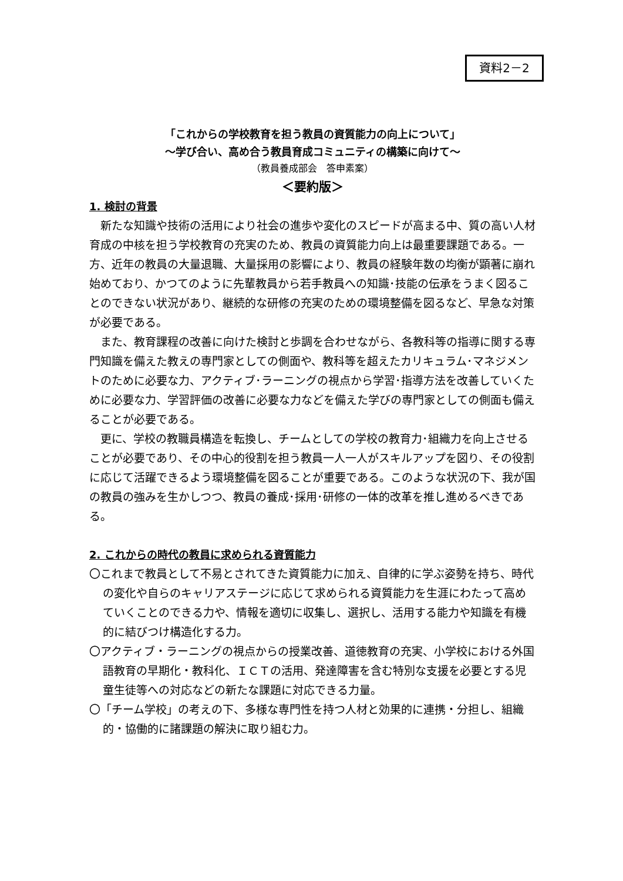資料2－2
「これからの学校教育を担う教員の資質能力の向上について」
～学び合い、高め合う教員育成コミュニティの構築に向けて～
（教員養成部会　答申素案）
＜要約版＞
1. 検討の背景
新たな知識や技術の活用により社会の進歩や変化のスピードが高まる中、質の高い人材育成の中核を担う学校教育の充実のため、教員の資質能力向上は最重要課題である。一方、近年の教員の大量退職、大量採用の影響により、教員の経験年数の均衡が顕著に崩れ始めており、かつてのように先輩教員から若手教員への知識･技能の伝承をうまく図ることのできない状況があり、継続的な研修の充実のための環境整備を図るなど、早急な対策が必要である。
また、教育課程の改善に向けた検討と歩調を合わせながら、各教科等の指導に関する専門知識を備えた教えの専門家としての側面や、教科等を超えたカリキュラム･マネジメントのために必要な力、アクティブ･ラーニングの視点から学習･指導方法を改善していくために必要な力、学習評価の改善に必要な力などを備えた学びの専門家としての側面も備えることが必要である。
更に、学校の教職員構造を転換し、チームとしての学校の教育力･組織力を向上させることが必要であり、その中心的役割を担う教員一人一人がスキルアップを図り、その役割に応じて活躍できるよう環境整備を図ることが重要である。このような状況の下、我が国の教員の強みを生かしつつ、教員の養成･採用･研修の一体的改革を推し進めるべきである。
2. これからの時代の教員に求められる資質能力
〇これまで教員として不易とされてきた資質能力に加え、自律的に学ぶ姿勢を持ち、時代の変化や自らのキャリアステージに応じて求められる資質能力を生涯にわたって高めていくことのできる力や、情報を適切に収集し、選択し、活用する能力や知識を有機的に結びつけ構造化する力。
〇アクティブ・ラーニングの視点からの授業改善、道徳教育の充実、小学校における外国語教育の早期化・教科化、ＩＣＴの活用、発達障害を含む特別な支援を必要とする児童生徒等への対応などの新たな課題に対応できる力量。
〇「チーム学校」の考えの下、多様な専門性を持つ人材と効果的に連携・分担し、組織的・協働的に諸課題の解決に取り組む力。